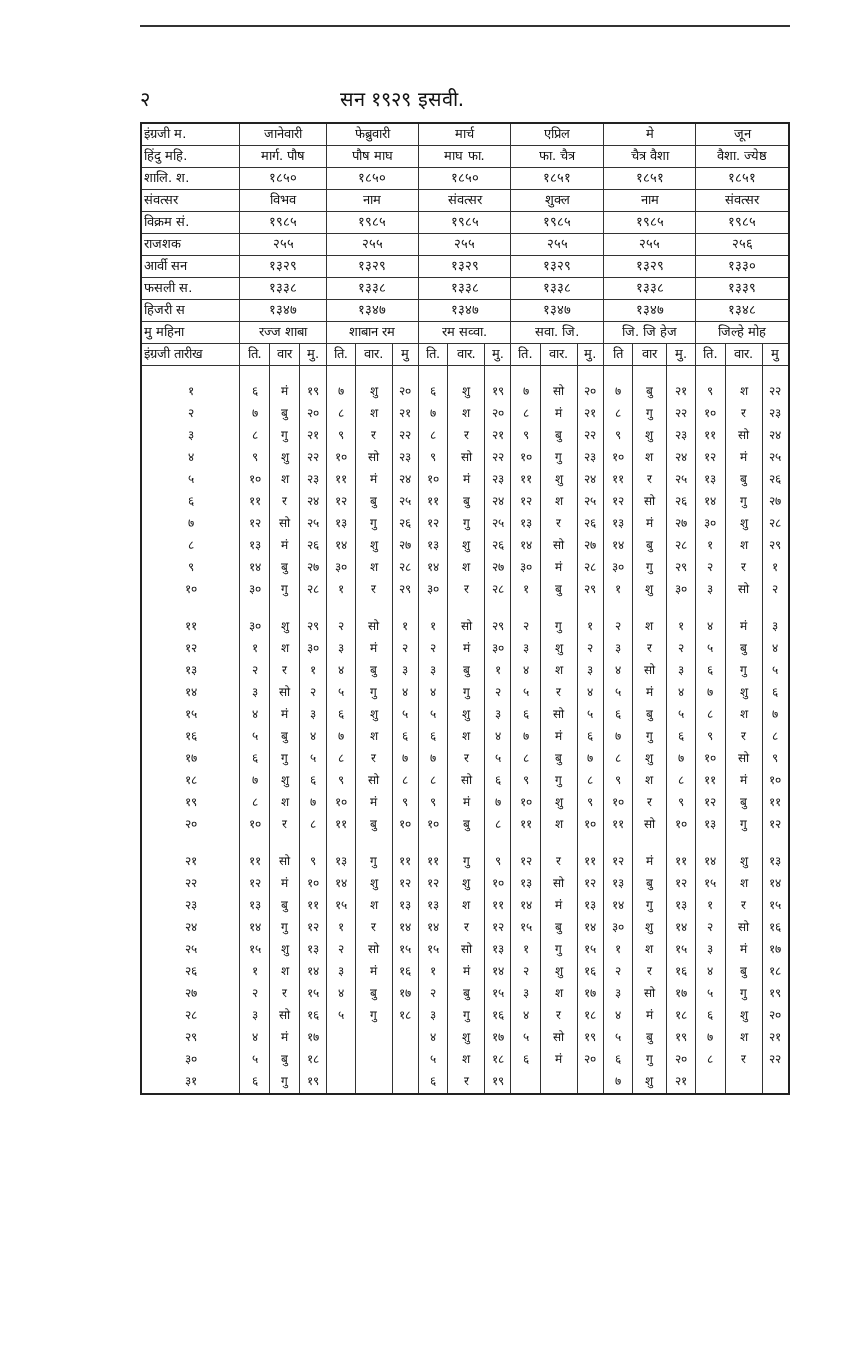२ सन १९२९ इसवी.
| इंग्रजी म. | जानेवारी | | | फेब्रुवारी | | | मार्च | | | एप्रिल | | | मे | | | जून | | |
| --- | --- | --- | --- | --- | --- | --- | --- | --- | --- | --- | --- | --- | --- | --- | --- | --- | --- | --- |
| हिंदु महि. | मार्ग. पौष | | | पौष माघ | | | माघ फा. | | | फा. चैत्र | | | चैत्र वैशा | | | वैशा. ज्येष्ठ | | |
| शालि. श. | १८५० | | | १८५० | | | १८५० | | | १८५१ | | | १८५१ | | | १८५१ | | |
| संवत्सर | विभव | | | नाम | | | संवत्सर | | | शुक्ल | | | नाम | | | संवत्सर | | |
| विक्रम सं. | १९८५ | | | १९८५ | | | १९८५ | | | १९८५ | | | १९८५ | | | १९८५ | | |
| राजशक | २५५ | | | २५५ | | | २५५ | | | २५५ | | | २५५ | | | २५६ | | |
| आर्वी सन | १३२९ | | | १३२९ | | | १३२९ | | | १३२९ | | | १३२९ | | | १३३० | | |
| फसली स. | १३३८ | | | १३३८ | | | १३३८ | | | १३३८ | | | १३३८ | | | १३३९ | | |
| हिजरी स | १३४७ | | | १३४७ | | | १३४७ | | | १३४७ | | | १३४७ | | | १३४८ | | |
| मु महिना | रज्ज शाबा | | | शाबान रम | | | रम सव्वा. | | | सवा. जि. | | | जि. जि हेज | | | जिल्हे मोह | | |
| इंग्रजी तारीख | ति. | वार | मु. | ति. | वार. | मु | ति. | वार. | मु. | ति. | वार. | मु. | ति | वार | मु. | ति. | वार. | मु |
| १ | ६ | मं | १९ | ७ | शु | २० | ६ | शु | १९ | ७ | सो | २० | ७ | बु | २१ | ९ | श | २२ |
| २ | ७ | बु | २० | ८ | श | २१ | ७ | श | २० | ८ | मं | २१ | ८ | गु | २२ | १० | र | २३ |
| ३ | ८ | गु | २१ | ९ | र | २२ | ८ | र | २१ | ९ | बु | २२ | ९ | शु | २३ | ११ | सो | २४ |
| ४ | ९ | शु | २२ | १० | सो | २३ | ९ | सो | २२ | १० | गु | २३ | १० | श | २४ | १२ | मं | २५ |
| ५ | १० | श | २३ | ११ | मं | २४ | १० | मं | २३ | ११ | शु | २४ | ११ | र | २५ | १३ | बु | २६ |
| ६ | ११ | र | २४ | १२ | बु | २५ | ११ | बु | २४ | १२ | श | २५ | १२ | सो | २६ | १४ | गु | २७ |
| ७ | १२ | सो | २५ | १३ | गु | २६ | १२ | गु | २५ | १३ | र | २६ | १३ | मं | २७ | ३० | शु | २८ |
| ८ | १३ | मं | २६ | १४ | शु | २७ | १३ | शु | २६ | १४ | सो | २७ | १४ | बु | २८ | १ | श | २९ |
| ९ | १४ | बु | २७ | ३० | श | २८ | १४ | श | २७ | ३० | मं | २८ | ३० | गु | २९ | २ | र | १ |
| १० | ३० | गु | २८ | १ | र | २९ | ३० | र | २८ | १ | बु | २९ | १ | शु | ३० | ३ | सो | २ |
| ११ | ३० | शु | २९ | २ | सो | १ | १ | सो | २९ | २ | गु | १ | २ | श | १ | ४ | मं | ३ |
| १२ | १ | श | ३० | ३ | मं | २ | २ | मं | ३० | ३ | शु | २ | ३ | र | २ | ५ | बु | ४ |
| १३ | २ | र | १ | ४ | बु | ३ | ३ | बु | १ | ४ | श | ३ | ४ | सो | ३ | ६ | गु | ५ |
| १४ | ३ | सो | २ | ५ | गु | ४ | ४ | गु | २ | ५ | र | ४ | ५ | मं | ४ | ७ | शु | ६ |
| १५ | ४ | मं | ३ | ६ | शु | ५ | ५ | शु | ३ | ६ | सो | ५ | ६ | बु | ५ | ८ | श | ७ |
| १६ | ५ | बु | ४ | ७ | श | ६ | ६ | श | ४ | ७ | मं | ६ | ७ | गु | ६ | ९ | र | ८ |
| १७ | ६ | गु | ५ | ८ | र | ७ | ७ | र | ५ | ८ | बु | ७ | ८ | शु | ७ | १० | सो | ९ |
| १८ | ७ | शु | ६ | ९ | सो | ८ | ८ | सो | ६ | ९ | गु | ८ | ९ | श | ८ | ११ | मं | १० |
| १९ | ८ | श | ७ | १० | मं | ९ | ९ | मं | ७ | १० | शु | ९ | १० | र | ९ | १२ | बु | ११ |
| २० | १० | र | ८ | ११ | बु | १० | १० | बु | ८ | ११ | श | १० | ११ | सो | १० | १३ | गु | १२ |
| २१ | ११ | सो | ९ | १३ | गु | ११ | ११ | गु | ९ | १२ | र | ११ | १२ | मं | ११ | १४ | शु | १३ |
| २२ | १२ | मं | १० | १४ | शु | १२ | १२ | शु | १० | १३ | सो | १२ | १३ | बु | १२ | १५ | श | १४ |
| २३ | १३ | बु | ११ | १५ | श | १३ | १३ | श | ११ | १४ | मं | १३ | १४ | गु | १३ | १ | र | १५ |
| २४ | १४ | गु | १२ | १ | र | १४ | १४ | र | १२ | १५ | बु | १४ | ३० | शु | १४ | २ | सो | १६ |
| २५ | १५ | शु | १३ | २ | सो | १५ | १५ | सो | १३ | १ | गु | १५ | १ | श | १५ | ३ | मं | १७ |
| २६ | १ | श | १४ | ३ | मं | १६ | १ | मं | १४ | २ | शु | १६ | २ | र | १६ | ४ | बु | १८ |
| २७ | २ | र | १५ | ४ | बु | १७ | २ | बु | १५ | ३ | श | १७ | ३ | सो | १७ | ५ | गु | १९ |
| २८ | ३ | सो | १६ | ५ | गु | १८ | ३ | गु | १६ | ४ | र | १८ | ४ | मं | १८ | ६ | शु | २० |
| २९ | ४ | मं | १७ | | | | ४ | शु | १७ | ५ | सो | १९ | ५ | बु | १९ | ७ | श | २१ |
| ३० | ५ | बु | १८ | | | | ५ | श | १८ | ६ | मं | २० | ६ | गु | २० | ८ | र | २२ |
| ३१ | ६ | गु | १९ | | | | ६ | र | १९ | | | | ७ | शु | २१ | | | |